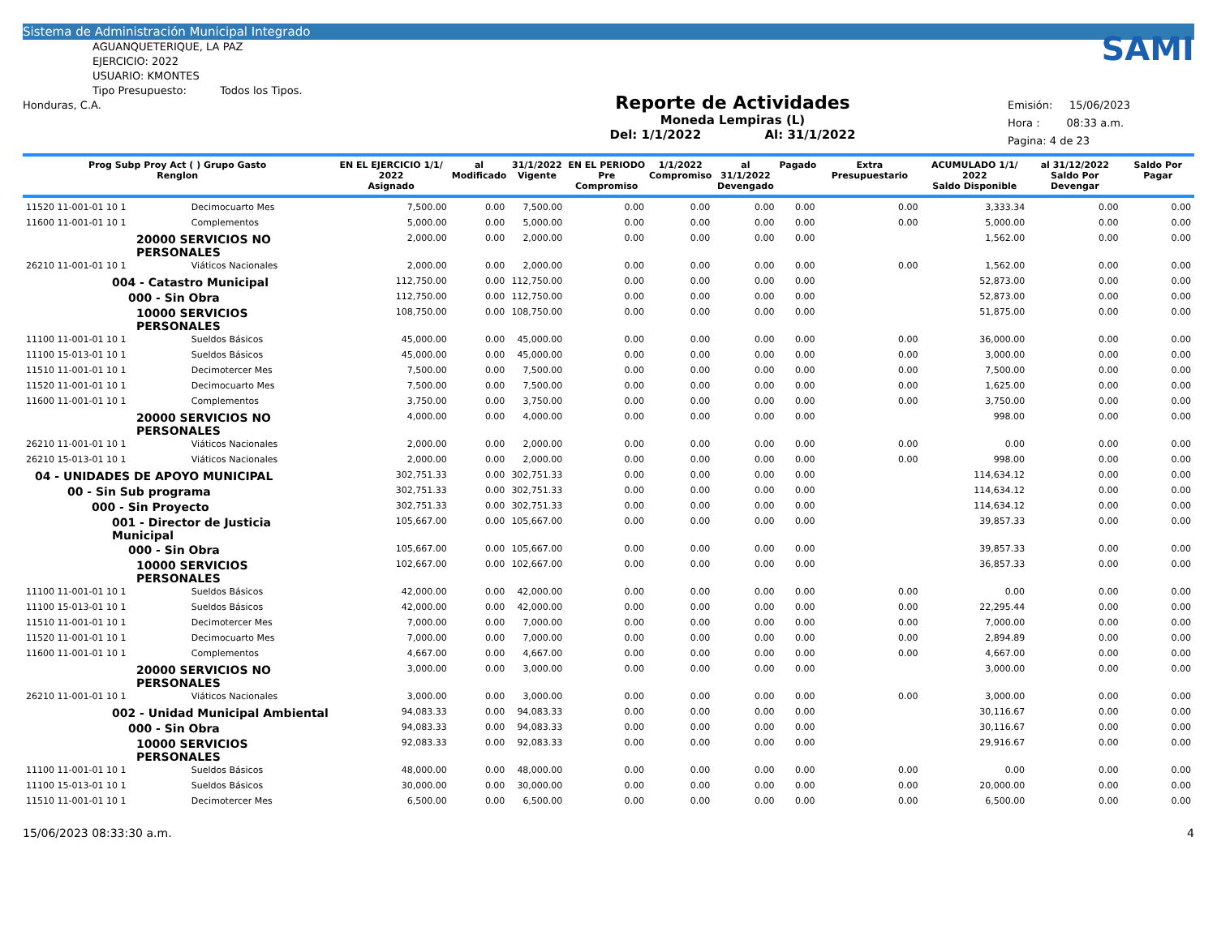Sistema de Administración Municipal Integrado
AGUANQUETERIQUE, LA PAZ
EJERCICIO: 2022
USUARIO: KMONTES
Tipo Presupuesto: Todos los Tipos.
Honduras, C.A.
Reporte de Actividades
Moneda Lempiras (L)
Del: 1/1/2022 Al: 31/1/2022
SAMI
Emisión: 15/06/2023
Hora : 08:33 a.m.
Pagina: 4 de 23
| Prog Subp Proy Act ( ) Grupo Gasto Renglon | | EN EL EJERCICIO 1/1/ 2022 Asignado | al Modificado | 31/1/2022 Vigente | EN EL PERIODO Pre Compromiso | 1/1/2022 Compromiso | al 31/1/2022 Devengado | Pagado | Extra Presupuestario | ACUMULADO 1/1/ 2022 Saldo Disponible | al 31/12/2022 Saldo Por Devengar | Saldo Por Pagar |
| --- | --- | --- | --- | --- | --- | --- | --- | --- | --- | --- | --- | --- |
| 11520 11-001-01 10 1 | Decimocuarto Mes | 7,500.00 | 0.00 | 7,500.00 | 0.00 | 0.00 | 0.00 | 0.00 | 0.00 | 3,333.34 | 0.00 | 0.00 |
| 11600 11-001-01 10 1 | Complementos | 5,000.00 | 0.00 | 5,000.00 | 0.00 | 0.00 | 0.00 | 0.00 | 0.00 | 5,000.00 | 0.00 | 0.00 |
| 20000 SERVICIOS NO PERSONALES | | 2,000.00 | 0.00 | 2,000.00 | 0.00 | 0.00 | 0.00 | 0.00 | | 1,562.00 | 0.00 | 0.00 |
| 26210 11-001-01 10 1 | Viáticos Nacionales | 2,000.00 | 0.00 | 2,000.00 | 0.00 | 0.00 | 0.00 | 0.00 | 0.00 | 1,562.00 | 0.00 | 0.00 |
| 004 - Catastro Municipal | | 112,750.00 | 0.00 | 112,750.00 | 0.00 | 0.00 | 0.00 | 0.00 | | 52,873.00 | 0.00 | 0.00 |
| 000 - Sin Obra | | 112,750.00 | 0.00 | 112,750.00 | 0.00 | 0.00 | 0.00 | 0.00 | | 52,873.00 | 0.00 | 0.00 |
| 10000 SERVICIOS PERSONALES | | 108,750.00 | 0.00 | 108,750.00 | 0.00 | 0.00 | 0.00 | 0.00 | | 51,875.00 | 0.00 | 0.00 |
| 11100 11-001-01 10 1 | Sueldos Básicos | 45,000.00 | 0.00 | 45,000.00 | 0.00 | 0.00 | 0.00 | 0.00 | 0.00 | 36,000.00 | 0.00 | 0.00 |
| 11100 15-013-01 10 1 | Sueldos Básicos | 45,000.00 | 0.00 | 45,000.00 | 0.00 | 0.00 | 0.00 | 0.00 | 0.00 | 3,000.00 | 0.00 | 0.00 |
| 11510 11-001-01 10 1 | Decimotercer Mes | 7,500.00 | 0.00 | 7,500.00 | 0.00 | 0.00 | 0.00 | 0.00 | 0.00 | 7,500.00 | 0.00 | 0.00 |
| 11520 11-001-01 10 1 | Decimocuarto Mes | 7,500.00 | 0.00 | 7,500.00 | 0.00 | 0.00 | 0.00 | 0.00 | 0.00 | 1,625.00 | 0.00 | 0.00 |
| 11600 11-001-01 10 1 | Complementos | 3,750.00 | 0.00 | 3,750.00 | 0.00 | 0.00 | 0.00 | 0.00 | 0.00 | 3,750.00 | 0.00 | 0.00 |
| 20000 SERVICIOS NO PERSONALES | | 4,000.00 | 0.00 | 4,000.00 | 0.00 | 0.00 | 0.00 | 0.00 | | 998.00 | 0.00 | 0.00 |
| 26210 11-001-01 10 1 | Viáticos Nacionales | 2,000.00 | 0.00 | 2,000.00 | 0.00 | 0.00 | 0.00 | 0.00 | 0.00 | 0.00 | 0.00 | 0.00 |
| 26210 15-013-01 10 1 | Viáticos Nacionales | 2,000.00 | 0.00 | 2,000.00 | 0.00 | 0.00 | 0.00 | 0.00 | 0.00 | 998.00 | 0.00 | 0.00 |
| 04 - UNIDADES DE APOYO MUNICIPAL | | 302,751.33 | 0.00 | 302,751.33 | 0.00 | 0.00 | 0.00 | 0.00 | | 114,634.12 | 0.00 | 0.00 |
| 00 - Sin Sub programa | | 302,751.33 | 0.00 | 302,751.33 | 0.00 | 0.00 | 0.00 | 0.00 | | 114,634.12 | 0.00 | 0.00 |
| 000 - Sin Proyecto | | 302,751.33 | 0.00 | 302,751.33 | 0.00 | 0.00 | 0.00 | 0.00 | | 114,634.12 | 0.00 | 0.00 |
| 001 - Director de Justicia Municipal | | 105,667.00 | 0.00 | 105,667.00 | 0.00 | 0.00 | 0.00 | 0.00 | | 39,857.33 | 0.00 | 0.00 |
| 000 - Sin Obra | | 105,667.00 | 0.00 | 105,667.00 | 0.00 | 0.00 | 0.00 | 0.00 | | 39,857.33 | 0.00 | 0.00 |
| 10000 SERVICIOS PERSONALES | | 102,667.00 | 0.00 | 102,667.00 | 0.00 | 0.00 | 0.00 | 0.00 | | 36,857.33 | 0.00 | 0.00 |
| 11100 11-001-01 10 1 | Sueldos Básicos | 42,000.00 | 0.00 | 42,000.00 | 0.00 | 0.00 | 0.00 | 0.00 | 0.00 | 0.00 | 0.00 | 0.00 |
| 11100 15-013-01 10 1 | Sueldos Básicos | 42,000.00 | 0.00 | 42,000.00 | 0.00 | 0.00 | 0.00 | 0.00 | 0.00 | 22,295.44 | 0.00 | 0.00 |
| 11510 11-001-01 10 1 | Decimotercer Mes | 7,000.00 | 0.00 | 7,000.00 | 0.00 | 0.00 | 0.00 | 0.00 | 0.00 | 7,000.00 | 0.00 | 0.00 |
| 11520 11-001-01 10 1 | Decimocuarto Mes | 7,000.00 | 0.00 | 7,000.00 | 0.00 | 0.00 | 0.00 | 0.00 | 0.00 | 2,894.89 | 0.00 | 0.00 |
| 11600 11-001-01 10 1 | Complementos | 4,667.00 | 0.00 | 4,667.00 | 0.00 | 0.00 | 0.00 | 0.00 | 0.00 | 4,667.00 | 0.00 | 0.00 |
| 20000 SERVICIOS NO PERSONALES | | 3,000.00 | 0.00 | 3,000.00 | 0.00 | 0.00 | 0.00 | 0.00 | | 3,000.00 | 0.00 | 0.00 |
| 26210 11-001-01 10 1 | Viáticos Nacionales | 3,000.00 | 0.00 | 3,000.00 | 0.00 | 0.00 | 0.00 | 0.00 | 0.00 | 3,000.00 | 0.00 | 0.00 |
| 002 - Unidad Municipal Ambiental | | 94,083.33 | 0.00 | 94,083.33 | 0.00 | 0.00 | 0.00 | 0.00 | | 30,116.67 | 0.00 | 0.00 |
| 000 - Sin Obra | | 94,083.33 | 0.00 | 94,083.33 | 0.00 | 0.00 | 0.00 | 0.00 | | 30,116.67 | 0.00 | 0.00 |
| 10000 SERVICIOS PERSONALES | | 92,083.33 | 0.00 | 92,083.33 | 0.00 | 0.00 | 0.00 | 0.00 | | 29,916.67 | 0.00 | 0.00 |
| 11100 11-001-01 10 1 | Sueldos Básicos | 48,000.00 | 0.00 | 48,000.00 | 0.00 | 0.00 | 0.00 | 0.00 | 0.00 | 0.00 | 0.00 | 0.00 |
| 11100 15-013-01 10 1 | Sueldos Básicos | 30,000.00 | 0.00 | 30,000.00 | 0.00 | 0.00 | 0.00 | 0.00 | 0.00 | 20,000.00 | 0.00 | 0.00 |
| 11510 11-001-01 10 1 | Decimotercer Mes | 6,500.00 | 0.00 | 6,500.00 | 0.00 | 0.00 | 0.00 | 0.00 | 0.00 | 6,500.00 | 0.00 | 0.00 |
15/06/2023 08:33:30 a.m. 4